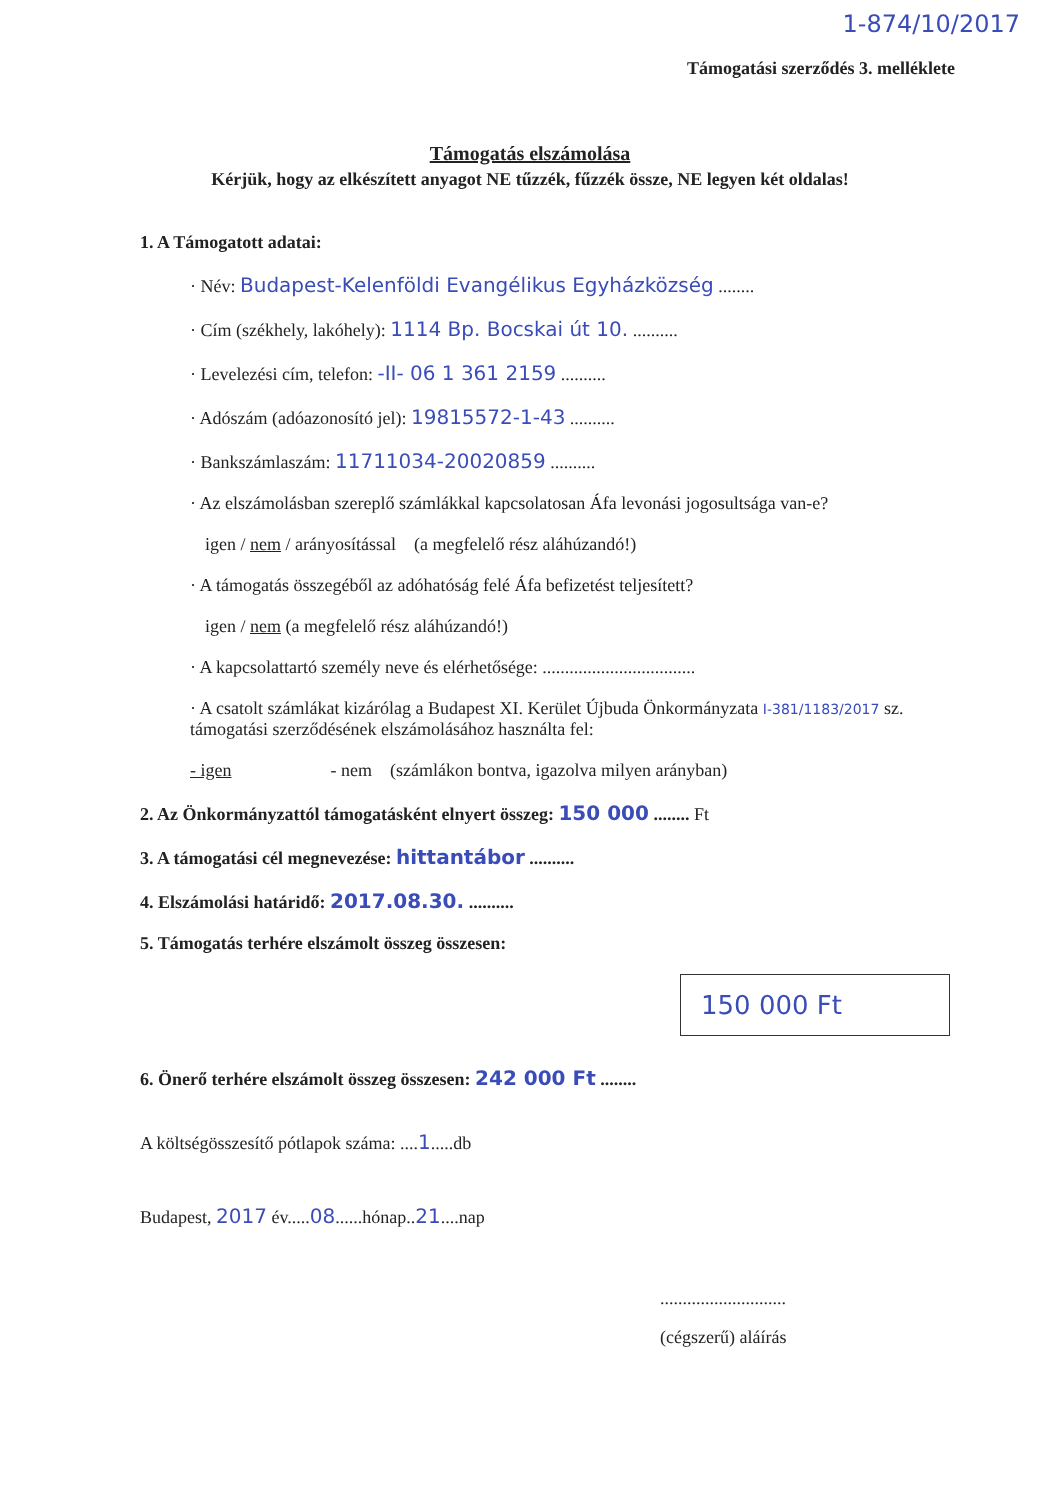1-874/10/2017
Támogatási szerződés 3. melléklete
Támogatás elszámolása
Kérjük, hogy az elkészített anyagot NE tűzzék, fűzzék össze, NE legyen két oldalas!
1. A Támogatott adatai:
· Név: Budapest-Kelenföldi Evangélikus Egyházközség ........
· Cím (székhely, lakóhely): 1114 Bp. Bocskai út 10. ..........
· Levelezési cím, telefon: -II- 06 1 361 2159 ..........
· Adószám (adóazonosító jel): 19815572-1-43 ..........
· Bankszámlaszám: 11711034-20020859 ..........
· Az elszámolásban szereplő számlákkal kapcsolatosan Áfa levonási jogosultsága van-e?
igen / nem / arányosítással (a megfelelő rész aláhúzandó!)
· A támogatás összegéből az adóhatóság felé Áfa befizetést teljesített?
igen / nem (a megfelelő rész aláhúzandó!)
· A kapcsolattartó személy neve és elérhetősége: ..................................
· A csatolt számlákat kizárólag a Budapest XI. Kerület Újbuda Önkormányzata I-381/1183/2017 sz. támogatási szerződésének elszámolásához használta fel:
- igen - nem (számlákon bontva, igazolva milyen arányban)
2. Az Önkormányzattól támogatásként elnyert összeg: 150 000 ........ Ft
3. A támogatási cél megnevezése: hittantábor ..........
4. Elszámolási határidő: 2017.08.30. ..........
5. Támogatás terhére elszámolt összeg összesen:
150 000 Ft
6. Önerő terhére elszámolt összeg összesen: 242 000 Ft ........
A költségösszesítő pótlapok száma: ....1.....db
Budapest, 2017 év.....08......hónap..21....nap
............................
(cégszerű) aláírás